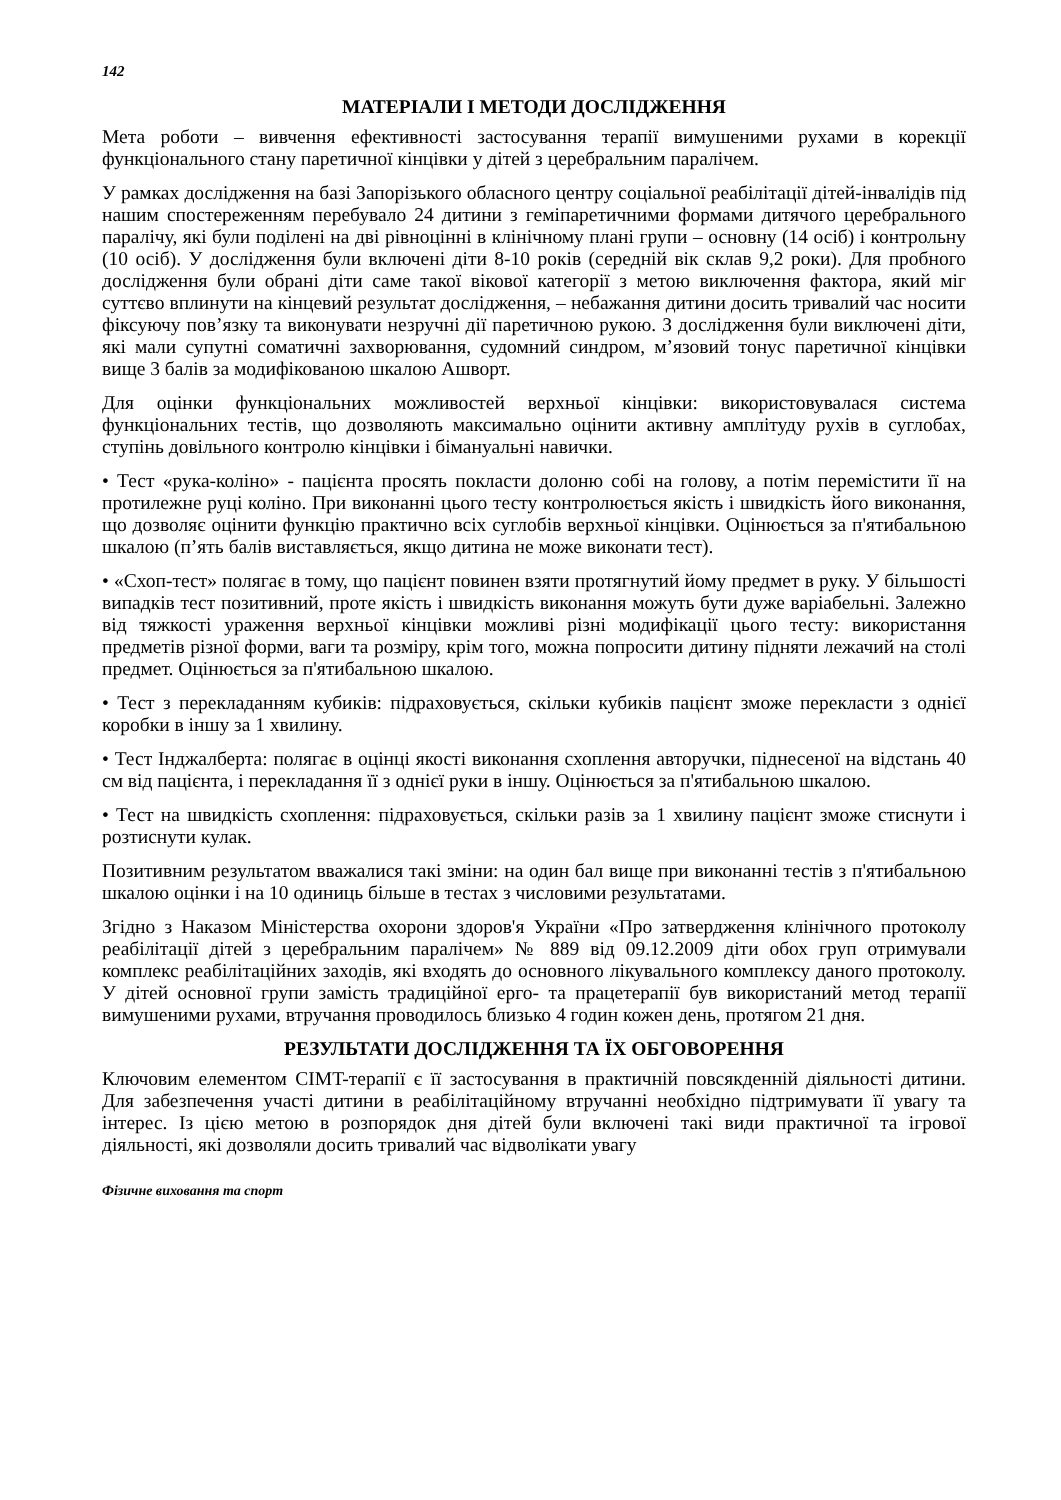142
МАТЕРІАЛИ І МЕТОДИ ДОСЛІДЖЕННЯ
Мета роботи – вивчення ефективності застосування терапії вимушеними рухами в корекції функціонального стану паретичної кінцівки у дітей з церебральним паралічем.
У рамках дослідження на базі Запорізького обласного центру соціальної реабілітації дітей-інвалідів під нашим спостереженням перебувало 24 дитини з геміпаретичними формами дитячого церебрального паралічу, які були поділені на дві рівноцінні в клінічному плані групи – основну (14 осіб) і контрольну (10 осіб). У дослідження були включені діти 8-10 років (середній вік склав 9,2 роки). Для пробного дослідження були обрані діти саме такої вікової категорії з метою виключення фактора, який міг суттєво вплинути на кінцевий результат дослідження, – небажання дитини досить тривалий час носити фіксуючу пов’язку та виконувати незручні дії паретичною рукою. З дослідження були виключені діти, які мали супутні соматичні захворювання, судомний синдром, м’язовий тонус паретичної кінцівки вище 3 балів за модифікованою шкалою Ашворт.
Для оцінки функціональних можливостей верхньої кінцівки: використовувалася система функціональних тестів, що дозволяють максимально оцінити активну амплітуду рухів в суглобах, ступінь довільного контролю кінцівки і бімануальні навички.
• Тест «рука-коліно» - пацієнта просять покласти долоню собі на голову, а потім перемістити її на протилежне руці коліно. При виконанні цього тесту контролюється якість і швидкість його виконання, що дозволяє оцінити функцію практично всіх суглобів верхньої кінцівки. Оцінюється за п'ятибальною шкалою (п’ять балів виставляється, якщо дитина не може виконати тест).
• «Схоп-тест» полягає в тому, що пацієнт повинен взяти протягнутий йому предмет в руку. У більшості випадків тест позитивний, проте якість і швидкість виконання можуть бути дуже варіабельні. Залежно від тяжкості ураження верхньої кінцівки можливі різні модифікації цього тесту: використання предметів різної форми, ваги та розміру, крім того, можна попросити дитину підняти лежачий на столі предмет. Оцінюється за п'ятибальною шкалою.
• Тест з перекладанням кубиків: підраховується, скільки кубиків пацієнт зможе перекласти з однієї коробки в іншу за 1 хвилину.
• Тест Інджалберта: полягає в оцінці якості виконання схоплення авторучки, піднесеної на відстань 40 см від пацієнта, і перекладання її з однієї руки в іншу. Оцінюється за п'ятибальною шкалою.
• Тест на швидкість схоплення: підраховується, скільки разів за 1 хвилину пацієнт зможе стиснути і розтиснути кулак.
Позитивним результатом вважалися такі зміни: на один бал вище при виконанні тестів з п'ятибальною шкалою оцінки і на 10 одиниць більше в тестах з числовими результатами.
Згідно з Наказом Міністерства охорони здоров'я України «Про затвердження клінічного протоколу реабілітації дітей з церебральним паралічем» № 889 від 09.12.2009 діти обох груп отримували комплекс реабілітаційних заходів, які входять до основного лікувального комплексу даного протоколу. У дітей основної групи замість традиційної ерго- та працетерапії був використаний метод терапії вимушеними рухами, втручання проводилось близько 4 годин кожен день, протягом 21 дня.
РЕЗУЛЬТАТИ ДОСЛІДЖЕННЯ ТА ЇХ ОБГОВОРЕННЯ
Ключовим елементом CIMT-терапії є її застосування в практичній повсякденній діяльності дитини. Для забезпечення участі дитини в реабілітаційному втручанні необхідно підтримувати її увагу та інтерес. Із цією метою в розпорядок дня дітей були включені такі види практичної та ігрової діяльності, які дозволяли досить тривалий час відволікати увагу
Фізичне виховання та спорт